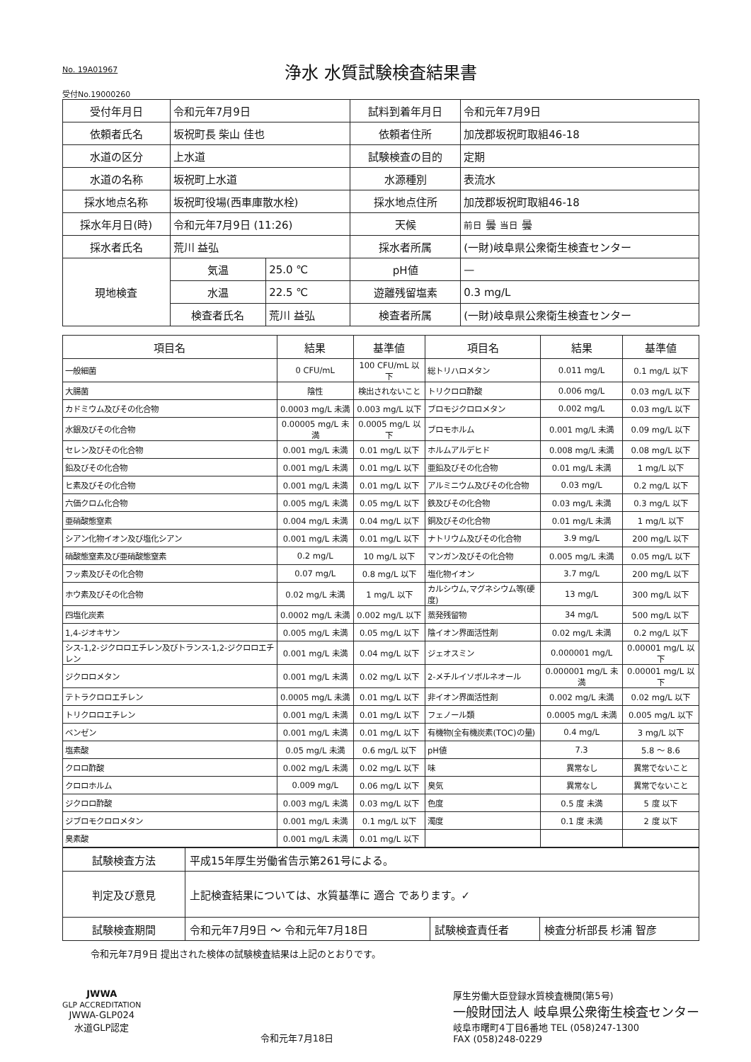No. 19A01967
浄水 水質試験検査結果書
受付No.19000260
| 受付年月日 | 令和元年7月9日 | | 試料到着年月日 | 令和元年7月9日 |
| 依頼者氏名 | 坂祝町長 柴山 佳也 | | 依頼者住所 | 加茂郡坂祝町取組46-18 |
| 水道の区分 | 上水道 | | 試験検査の目的 | 定期 |
| 水道の名称 | 坂祝町上水道 | | 水源種別 | 表流水 |
| 採水地点名称 | 坂祝町役場(西車庫散水栓) | | 採水地点住所 | 加茂郡坂祝町取組46-18 |
| 採水年月日(時) | 令和元年7月9日 (11:26) | | 天候 | 前日 曇 当日 曇 |
| 採水者氏名 | 荒川 益弘 | | 採水者所属 | (一財)岐阜県公衆衛生検査センター |
| 現地検査 | 気温 | 25.0 ℃ | pH値 | — |
| | 水温 | 22.5 ℃ | 遊離残留塩素 | 0.3 mg/L |
| | 検査者氏名 | 荒川 益弘 | 検査者所属 | (一財)岐阜県公衆衛生検査センター |
| 項目名 | 結果 | 基準値 | 項目名 | 結果 | 基準値 |
| --- | --- | --- | --- | --- | --- |
| 一般細菌 | 0 CFU/mL | 100 CFU/mL 以下 | 総トリハロメタン | 0.011 mg/L | 0.1 mg/L 以下 |
| 大腸菌 | 陰性 | 検出されないこと | トリクロロ酢酸 | 0.006 mg/L | 0.03 mg/L 以下 |
| カドミウム及びその化合物 | 0.0003 mg/L 未満 | 0.003 mg/L 以下 | ブロモジクロロメタン | 0.002 mg/L | 0.03 mg/L 以下 |
| 水銀及びその化合物 | 0.00005 mg/L 未満 | 0.0005 mg/L 以下 | ブロモホルム | 0.001 mg/L 未満 | 0.09 mg/L 以下 |
| セレン及びその化合物 | 0.001 mg/L 未満 | 0.01 mg/L 以下 | ホルムアルデヒド | 0.008 mg/L 未満 | 0.08 mg/L 以下 |
| 鉛及びその化合物 | 0.001 mg/L 未満 | 0.01 mg/L 以下 | 亜鉛及びその化合物 | 0.01 mg/L 未満 | 1 mg/L 以下 |
| ヒ素及びその化合物 | 0.001 mg/L 未満 | 0.01 mg/L 以下 | アルミニウム及びその化合物 | 0.03 mg/L | 0.2 mg/L 以下 |
| 六価クロム化合物 | 0.005 mg/L 未満 | 0.05 mg/L 以下 | 鉄及びその化合物 | 0.03 mg/L 未満 | 0.3 mg/L 以下 |
| 亜硝酸態窒素 | 0.004 mg/L 未満 | 0.04 mg/L 以下 | 銅及びその化合物 | 0.01 mg/L 未満 | 1 mg/L 以下 |
| シアン化物イオン及び塩化シアン | 0.001 mg/L 未満 | 0.01 mg/L 以下 | ナトリウム及びその化合物 | 3.9 mg/L | 200 mg/L 以下 |
| 硝酸態窒素及び亜硝酸態窒素 | 0.2 mg/L | 10 mg/L 以下 | マンガン及びその化合物 | 0.005 mg/L 未満 | 0.05 mg/L 以下 |
| フッ素及びその化合物 | 0.07 mg/L | 0.8 mg/L 以下 | 塩化物イオン | 3.7 mg/L | 200 mg/L 以下 |
| ホウ素及びその化合物 | 0.02 mg/L 未満 | 1 mg/L 以下 | カルシウム,マグネシウム等(硬度) | 13 mg/L | 300 mg/L 以下 |
| 四塩化炭素 | 0.0002 mg/L 未満 | 0.002 mg/L 以下 | 蒸発残留物 | 34 mg/L | 500 mg/L 以下 |
| 1,4-ジオキサン | 0.005 mg/L 未満 | 0.05 mg/L 以下 | 陰イオン界面活性剤 | 0.02 mg/L 未満 | 0.2 mg/L 以下 |
| シス-1,2-ジクロロエチレン及びトランス-1,2-ジクロロエチレン | 0.001 mg/L 未満 | 0.04 mg/L 以下 | ジェオスミン | 0.000001 mg/L | 0.00001 mg/L 以下 |
| ジクロロメタン | 0.001 mg/L 未満 | 0.02 mg/L 以下 | 2-メチルイソボルネオール | 0.000001 mg/L 未満 | 0.00001 mg/L 以下 |
| テトラクロロエチレン | 0.0005 mg/L 未満 | 0.01 mg/L 以下 | 非イオン界面活性剤 | 0.002 mg/L 未満 | 0.02 mg/L 以下 |
| トリクロロエチレン | 0.001 mg/L 未満 | 0.01 mg/L 以下 | フェノール類 | 0.0005 mg/L 未満 | 0.005 mg/L 以下 |
| ベンゼン | 0.001 mg/L 未満 | 0.01 mg/L 以下 | 有機物(全有機炭素(TOC)の量) | 0.4 mg/L | 3 mg/L 以下 |
| 塩素酸 | 0.05 mg/L 未満 | 0.6 mg/L 以下 | pH値 | 7.3 | 5.8 ～ 8.6 |
| クロロ酢酸 | 0.002 mg/L 未満 | 0.02 mg/L 以下 | 味 | 異常なし | 異常でないこと |
| クロロホルム | 0.009 mg/L | 0.06 mg/L 以下 | 臭気 | 異常なし | 異常でないこと |
| ジクロロ酢酸 | 0.003 mg/L 未満 | 0.03 mg/L 以下 | 色度 | 0.5 度 未満 | 5 度 以下 |
| ジブロモクロロメタン | 0.001 mg/L 未満 | 0.1 mg/L 以下 | 濁度 | 0.1 度 未満 | 2 度 以下 |
| 臭素酸 | 0.001 mg/L 未満 | 0.01 mg/L 以下 | | | |
| 試験検査方法 | 平成15年厚生労働省告示第261号による。 | | |
| 判定及び意見 | 上記検査結果については、水質基準に 適合 であります。✓ | | |
| 試験検査期間 | 令和元年7月9日 ～ 令和元年7月18日 | 試験検査責任者 | 検査分析部長 杉浦 智彦 |
令和元年7月9日 提出された検体の試験検査結果は上記のとおりです。
JWWA
GLP ACCREDITATION
JWWA-GLP024
水道GLP認定
令和元年7月18日 厚生労働大臣登録水質検査機関(第5号)
一般財団法人 岐阜県公衆衛生検査センター
岐阜市曙町4丁目6番地 TEL (058)247-1300
FAX (058)248-0229